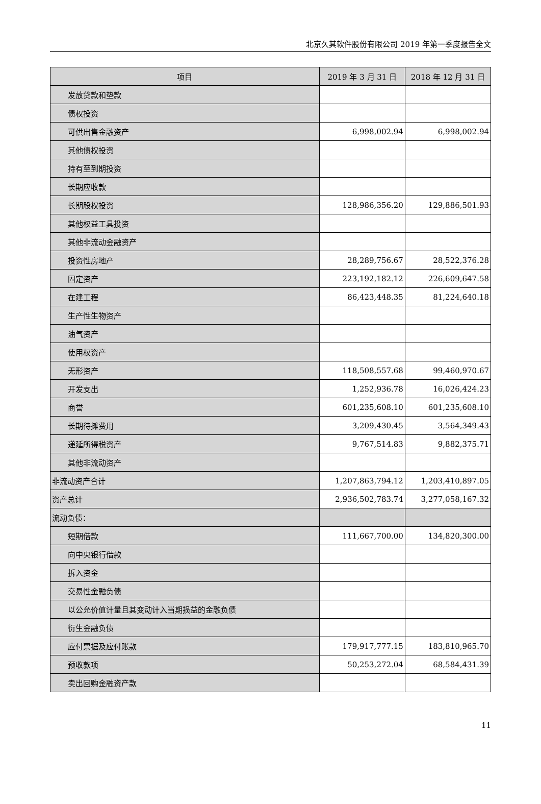北京久其软件股份有限公司 2019 年第一季度报告全文
| 项目 | 2019 年 3 月 31 日 | 2018 年 12 月 31 日 |
| --- | --- | --- |
| 发放贷款和垫款 | | |
| 债权投资 | | |
| 可供出售金融资产 | 6,998,002.94 | 6,998,002.94 |
| 其他债权投资 | | |
| 持有至到期投资 | | |
| 长期应收款 | | |
| 长期股权投资 | 128,986,356.20 | 129,886,501.93 |
| 其他权益工具投资 | | |
| 其他非流动金融资产 | | |
| 投资性房地产 | 28,289,756.67 | 28,522,376.28 |
| 固定资产 | 223,192,182.12 | 226,609,647.58 |
| 在建工程 | 86,423,448.35 | 81,224,640.18 |
| 生产性生物资产 | | |
| 油气资产 | | |
| 使用权资产 | | |
| 无形资产 | 118,508,557.68 | 99,460,970.67 |
| 开发支出 | 1,252,936.78 | 16,026,424.23 |
| 商誉 | 601,235,608.10 | 601,235,608.10 |
| 长期待摊费用 | 3,209,430.45 | 3,564,349.43 |
| 递延所得税资产 | 9,767,514.83 | 9,882,375.71 |
| 其他非流动资产 | | |
| 非流动资产合计 | 1,207,863,794.12 | 1,203,410,897.05 |
| 资产总计 | 2,936,502,783.74 | 3,277,058,167.32 |
| 流动负债： | | |
| 短期借款 | 111,667,700.00 | 134,820,300.00 |
| 向中央银行借款 | | |
| 拆入资金 | | |
| 交易性金融负债 | | |
| 以公允价值计量且其变动计入当期损益的金融负债 | | |
| 衍生金融负债 | | |
| 应付票据及应付账款 | 179,917,777.15 | 183,810,965.70 |
| 预收款项 | 50,253,272.04 | 68,584,431.39 |
| 卖出回购金融资产款 | | |
11